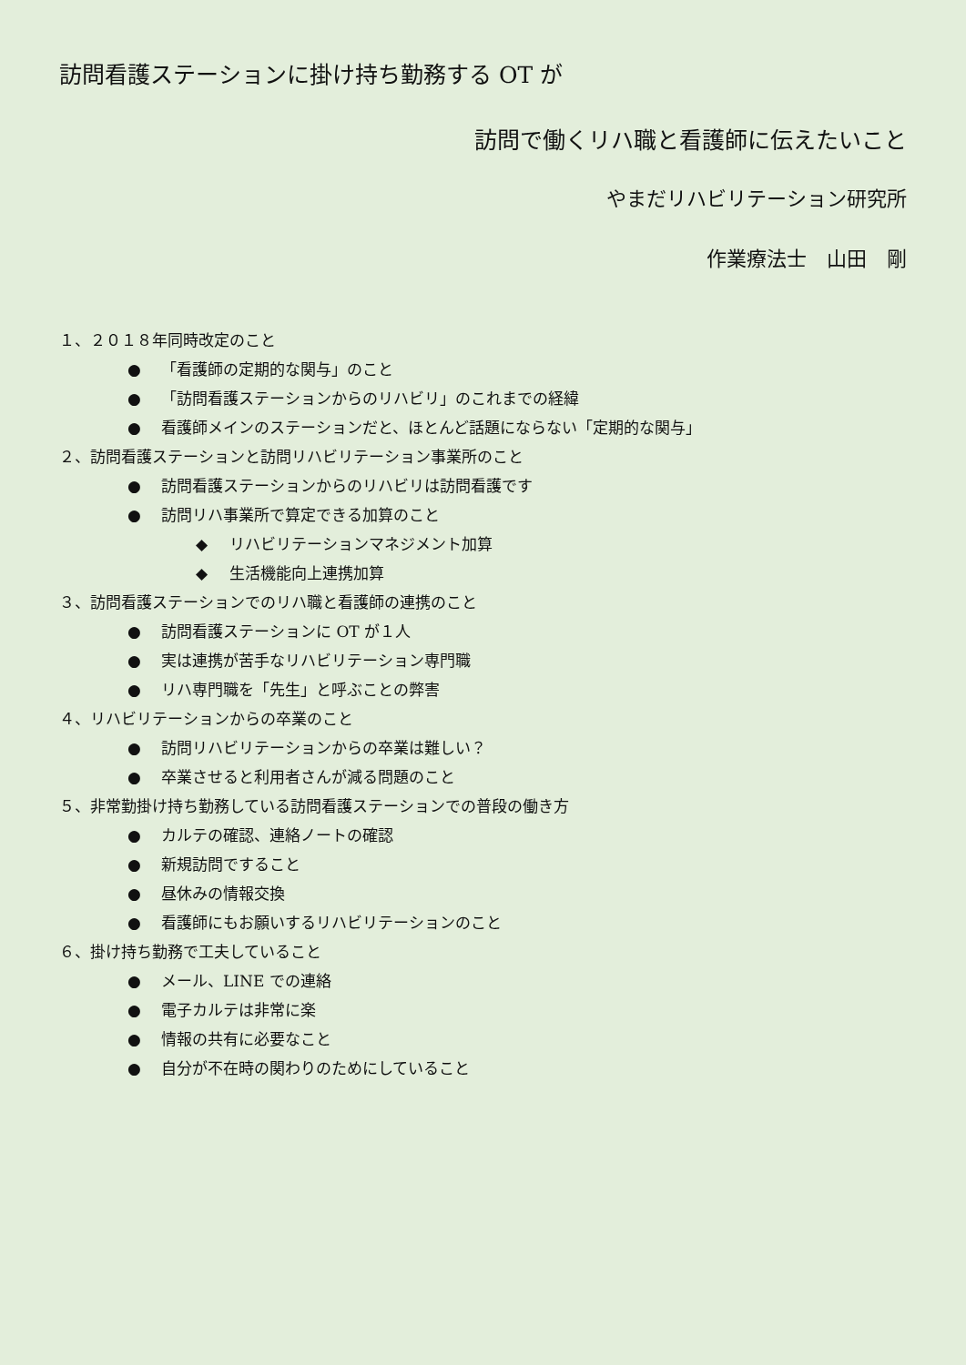訪問看護ステーションに掛け持ち勤務する OT が
訪問で働くリハ職と看護師に伝えたいこと
やまだリハビリテーション研究所
作業療法士　山田　剛
１、２０１８年同時改定のこと
● 「看護師の定期的な関与」のこと
● 「訪問看護ステーションからのリハビリ」のこれまでの経緯
● 看護師メインのステーションだと、ほとんど話題にならない「定期的な関与」
２、訪問看護ステーションと訪問リハビリテーション事業所のこと
● 訪問看護ステーションからのリハビリは訪問看護です
● 訪問リハ事業所で算定できる加算のこと
◆ リハビリテーションマネジメント加算
◆ 生活機能向上連携加算
３、訪問看護ステーションでのリハ職と看護師の連携のこと
● 訪問看護ステーションに OT が１人
● 実は連携が苦手なリハビリテーション専門職
● リハ専門職を「先生」と呼ぶことの弊害
４、リハビリテーションからの卒業のこと
● 訪問リハビリテーションからの卒業は難しい？
● 卒業させると利用者さんが減る問題のこと
５、非常勤掛け持ち勤務している訪問看護ステーションでの普段の働き方
● カルテの確認、連絡ノートの確認
● 新規訪問ですること
● 昼休みの情報交換
● 看護師にもお願いするリハビリテーションのこと
６、掛け持ち勤務で工夫していること
● メール、LINE での連絡
● 電子カルテは非常に楽
● 情報の共有に必要なこと
● 自分が不在時の関わりのためにしていること